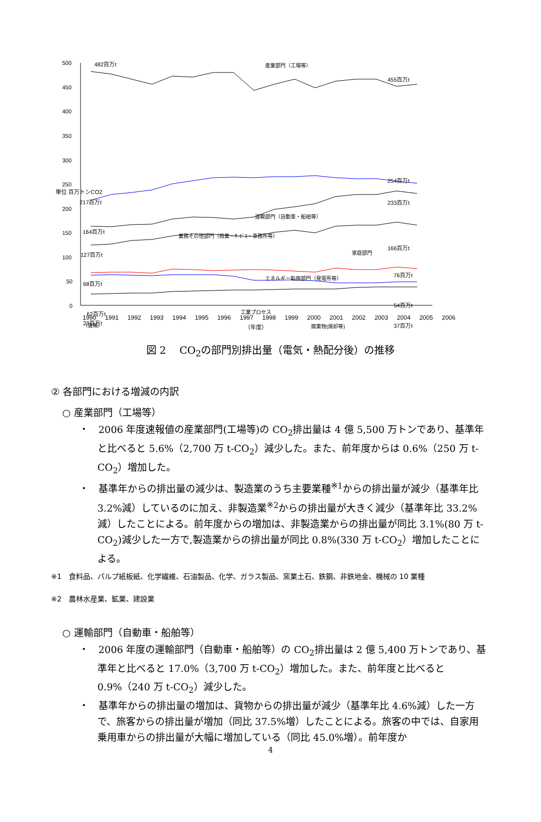500
450
400
350
300
250
200
150
100
50
0
単位 百万トンCO2
482百万t
455百万t
産業部門（工場等）
運輸部門（自動車・船舶等）
254百万t
217百万t
業務その他部門（商業・ｻｰﾋﾞｽ・事務所等）
233百万t
164百万t
家庭部門
166百万t
127百万t
エネルギー転換部門（発電所等）
76百万t
68百万t
工業プロセス
54百万t
62百万t
廃棄物(焼却等)
37百万t
23百万t
1990 1991 1992 1993 1994 1995 1996 1997 1998 1999 2000 2001 2002 2003 2004 2005 2006（速報）
（年度）
図 2　 CO<sub>2</sub>の部門別排出量（電気・熱配分後）の推移
② 各部門における増減の内訳
○ 産業部門（工場等）
・　2006 年度速報値の産業部門(工場等)の CO<sub>2</sub>排出量は 4 億 5,500 万トンであり、基準年と比べると 5.6%（2,700 万 t-CO<sub>2</sub>）減少した。また、前年度からは 0.6%（250 万 t-CO<sub>2</sub>）増加した。
・　基準年からの排出量の減少は、製造業のうち主要業種<sup>※1</sup>からの排出量が減少（基準年比 3.2%減）しているのに加え、非製造業<sup>※2</sup>からの排出量が大きく減少（基準年比 33.2%減）したことによる。前年度からの増加は、非製造業からの排出量が同比 3.1%(80 万 t-CO<sub>2</sub>)減少した一方で,製造業からの排出量が同比 0.8%(330 万 t-CO<sub>2</sub>）増加したことによる。
※1　食料品、パルプ紙板紙、化学繊維、石油製品、化学、ガラス製品、窯業土石、鉄鋼、非鉄地金、機械の 10 業種
※2　農林水産業、鉱業、建設業
○ 運輸部門（自動車・船舶等）
・　2006 年度の運輸部門（自動車・船舶等）の CO<sub>2</sub>排出量は 2 億 5,400 万トンであり、基準年と比べると 17.0%（3,700 万 t-CO<sub>2</sub>）増加した。また、前年度と比べると 0.9%（240 万 t-CO<sub>2</sub>）減少した。
・　基準年からの排出量の増加は、貨物からの排出量が減少（基準年比 4.6%減）した一方で、旅客からの排出量が増加（同比 37.5%増）したことによる。旅客の中では、自家用乗用車からの排出量が大幅に増加している（同比 45.0%増）。前年度か
4